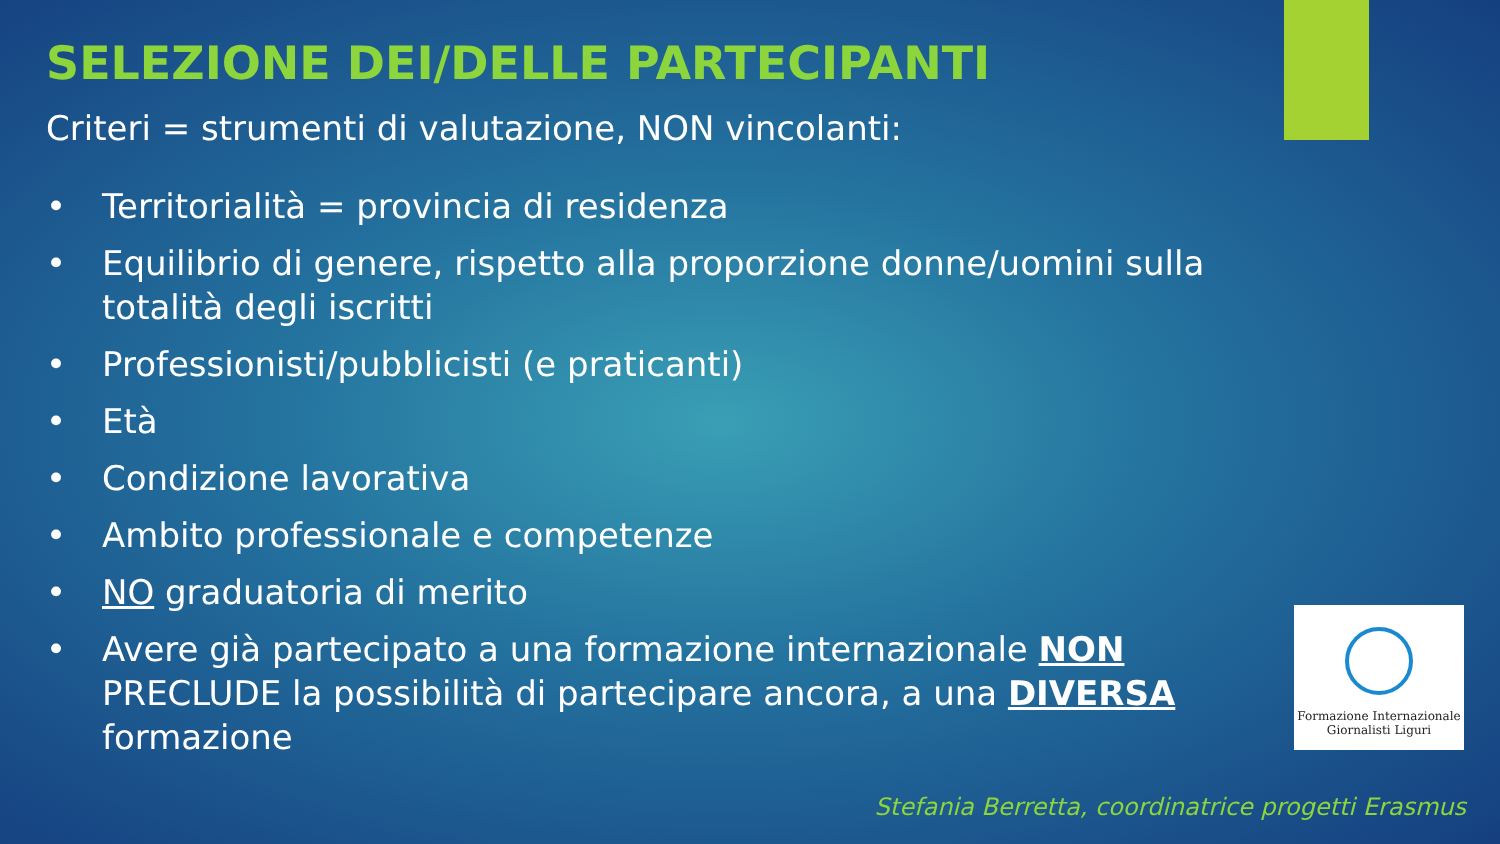SELEZIONE DEI/DELLE PARTECIPANTI
Criteri = strumenti di valutazione, NON vincolanti:
• Territorialità = provincia di residenza
• Equilibrio di genere, rispetto alla proporzione donne/uomini sulla totalità degli iscritti
• Professionisti/pubblicisti (e praticanti)
• Età
• Condizione lavorativa
• Ambito professionale e competenze
• NO graduatoria di merito
• Avere già partecipato a una formazione internazionale NON PRECLUDE la possibilità di partecipare ancora, a una DIVERSA formazione
Formazione Internazionale
Giornalisti Liguri
Stefania Berretta, coordinatrice progetti Erasmus